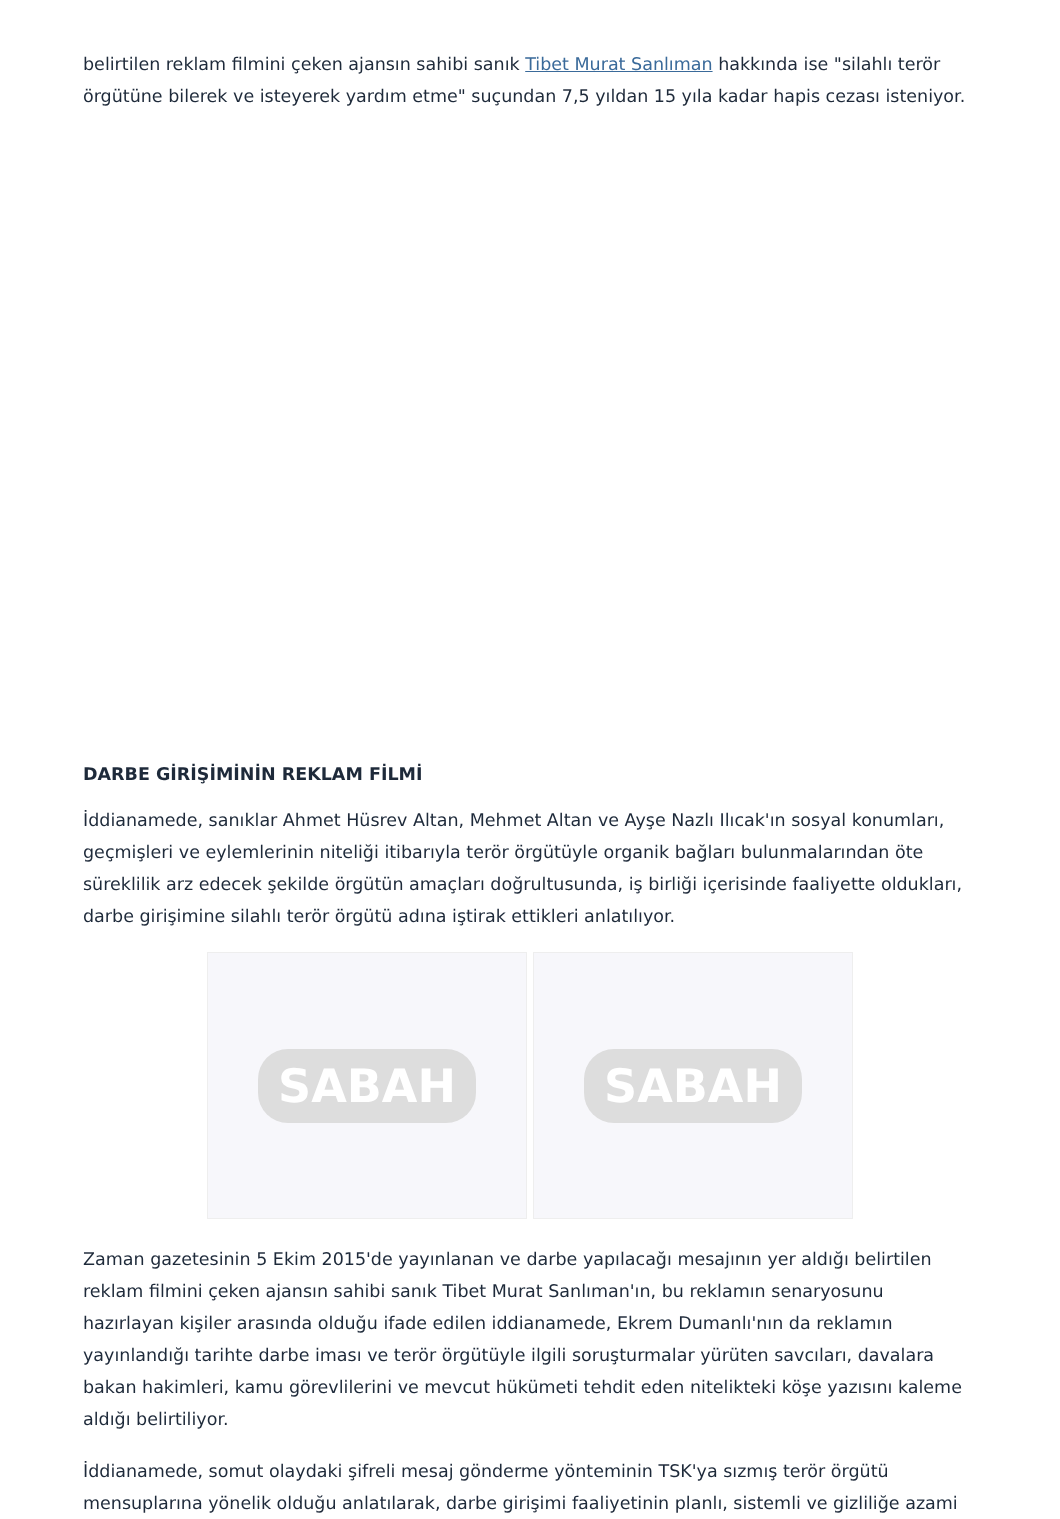belirtilen reklam filmini çeken ajansın sahibi sanık Tibet Murat Sanlıman hakkında ise "silahlı terör örgütüne bilerek ve isteyerek yardım etme" suçundan 7,5 yıldan 15 yıla kadar hapis cezası isteniyor.
DARBE GİRİŞİMİNİN REKLAM FİLMİ
İddianamede, sanıklar Ahmet Hüsrev Altan, Mehmet Altan ve Ayşe Nazlı Ilıcak'ın sosyal konumları, geçmişleri ve eylemlerinin niteliği itibarıyla terör örgütüyle organik bağları bulunmalarından öte süreklilik arz edecek şekilde örgütün amaçları doğrultusunda, iş birliği içerisinde faaliyette oldukları, darbe girişimine silahlı terör örgütü adına iştirak ettikleri anlatılıyor.
SABAH SABAH
Zaman gazetesinin 5 Ekim 2015'de yayınlanan ve darbe yapılacağı mesajının yer aldığı belirtilen reklam filmini çeken ajansın sahibi sanık Tibet Murat Sanlıman'ın, bu reklamın senaryosunu hazırlayan kişiler arasında olduğu ifade edilen iddianamede, Ekrem Dumanlı'nın da reklamın yayınlandığı tarihte darbe iması ve terör örgütüyle ilgili soruşturmalar yürüten savcıları, davalara bakan hakimleri, kamu görevlilerini ve mevcut hükümeti tehdit eden nitelikteki köşe yazısını kaleme aldığı belirtiliyor.
İddianamede, somut olaydaki şifreli mesaj gönderme yönteminin TSK'ya sızmış terör örgütü mensuplarına yönelik olduğu anlatılarak, darbe girişimi faaliyetinin planlı, sistemli ve gizliliğe azami